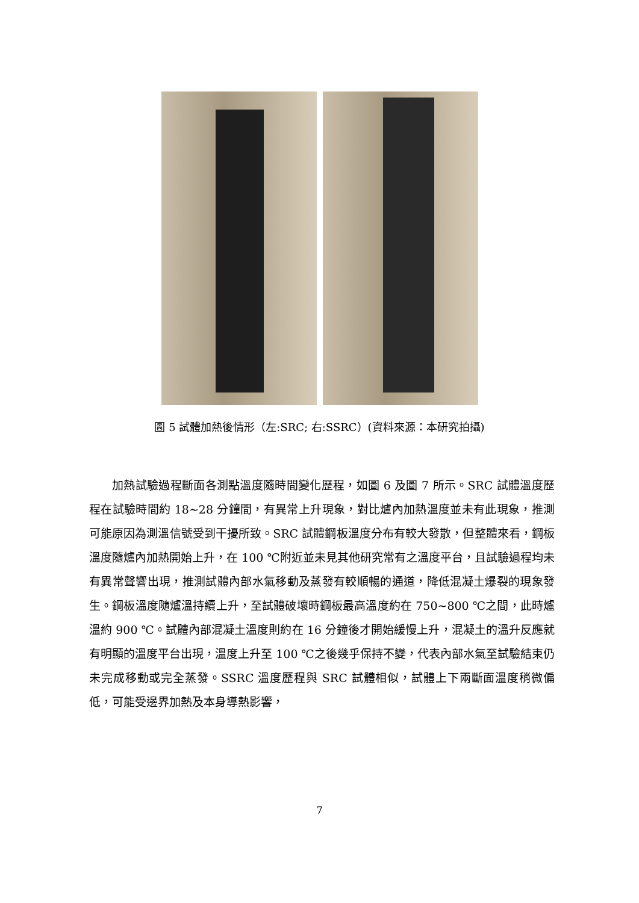圖 5 試體加熱後情形（左:SRC; 右:SSRC）(資料來源：本研究拍攝)
加熱試驗過程斷面各測點溫度隨時間變化歷程，如圖 6 及圖 7 所示。SRC 試體溫度歷程在試驗時間約 18~28 分鐘間，有異常上升現象，對比爐內加熱溫度並未有此現象，推測可能原因為測溫信號受到干擾所致。SRC 試體鋼板溫度分布有較大發散，但整體來看，鋼板溫度隨爐內加熱開始上升，在 100 ℃附近並未見其他研究常有之溫度平台，且試驗過程均未有異常聲響出現，推測試體內部水氣移動及蒸發有較順暢的通道，降低混凝土爆裂的現象發生。鋼板溫度隨爐溫持續上升，至試體破壞時鋼板最高溫度約在 750~800 ℃之間，此時爐溫約 900 ℃。試體內部混凝土溫度則約在 16 分鐘後才開始緩慢上升，混凝土的溫升反應就有明顯的溫度平台出現，溫度上升至 100 ℃之後幾乎保持不變，代表內部水氣至試驗結束仍未完成移動或完全蒸發。SSRC 溫度歷程與 SRC 試體相似，試體上下兩斷面溫度稍微偏低，可能受邊界加熱及本身導熱影響，
7